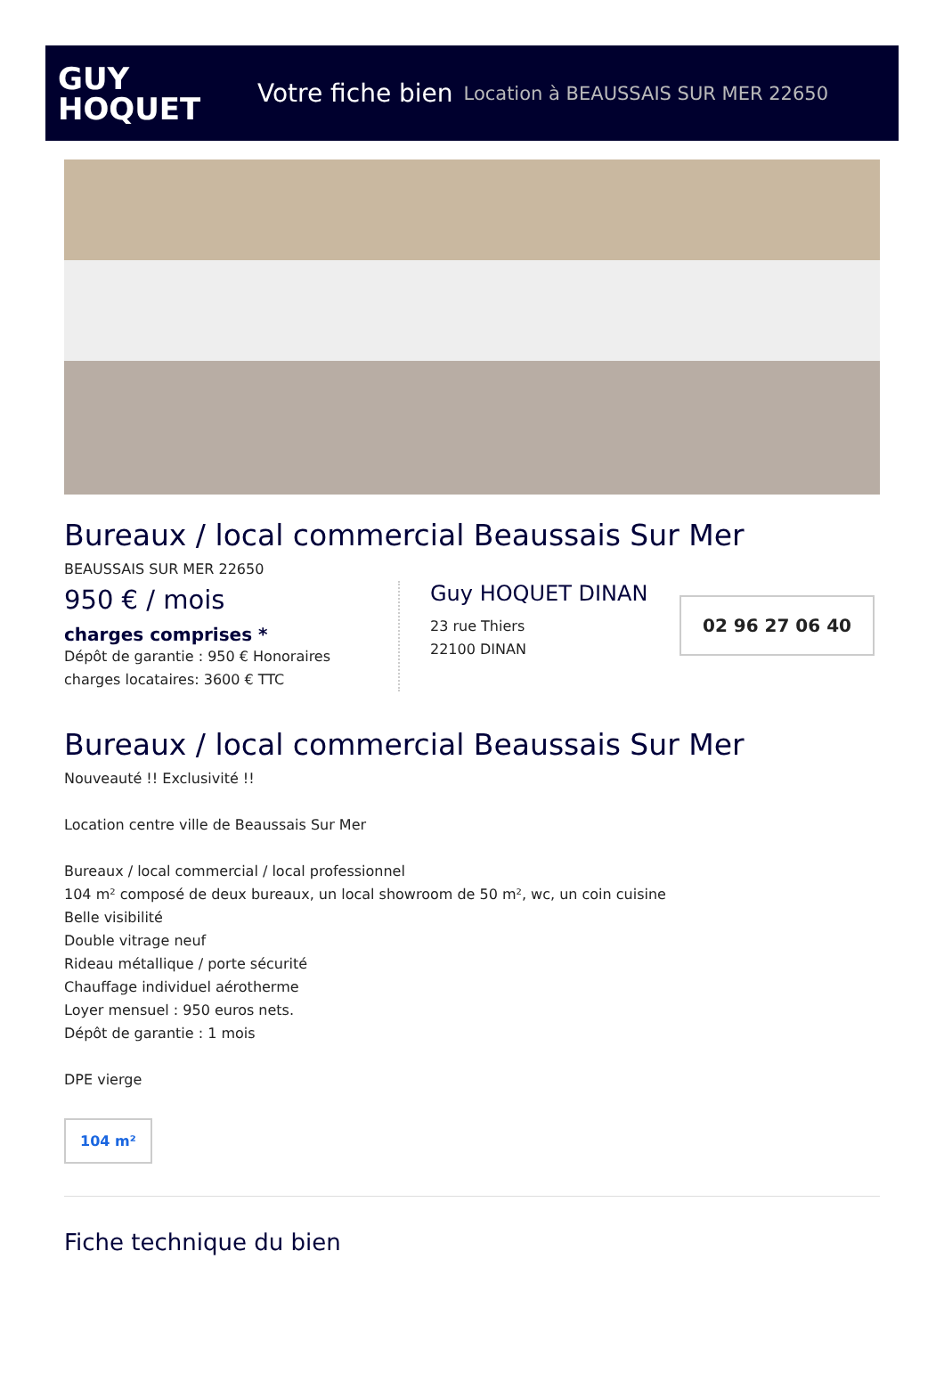GUY
HOQUET
Votre fiche bien Location à BEAUSSAIS SUR MER 22650
Bureaux / local commercial Beaussais Sur Mer
BEAUSSAIS SUR MER 22650
950 € / mois
charges comprises *
Dépôt de garantie : 950 € Honoraires charges locataires: 3600 € TTC
Guy HOQUET DINAN
23 rue Thiers
22100 DINAN
02 96 27 06 40
Bureaux / local commercial Beaussais Sur Mer
Nouveauté !! Exclusivité !!
Location centre ville de Beaussais Sur Mer
Bureaux / local commercial / local professionnel
104 m² composé de deux bureaux, un local showroom de 50 m², wc, un coin cuisine
Belle visibilité
Double vitrage neuf
Rideau métallique / porte sécurité
Chauffage individuel aérotherme
Loyer mensuel : 950 euros nets.
Dépôt de garantie : 1 mois
DPE vierge
104 m²
Fiche technique du bien